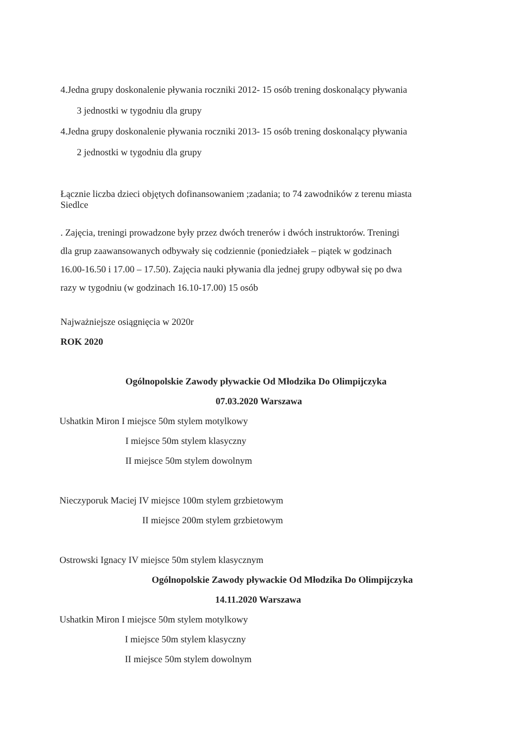4.Jedna grupy doskonalenie pływania roczniki 2012- 15 osób trening doskonalący pływania
3 jednostki w tygodniu dla grupy
4.Jedna grupy doskonalenie pływania roczniki 2013- 15 osób trening doskonalący pływania
2 jednostki w tygodniu dla grupy
Łącznie liczba dzieci objętych dofinansowaniem ;zadania; to 74 zawodników z terenu miasta
Siedlce
. Zajęcia, treningi prowadzone były przez dwóch trenerów i dwóch instruktorów. Treningi
dla grup zaawansowanych odbywały się codziennie (poniedziałek – piątek w godzinach
16.00-16.50 i 17.00 – 17.50). Zajęcia nauki pływania dla jednej grupy odbywał się po dwa
razy w tygodniu (w godzinach 16.10-17.00) 15 osób
Najważniejsze osiągnięcia w 2020r
ROK 2020
Ogólnopolskie Zawody pływackie Od Młodzika Do Olimpijczyka
07.03.2020 Warszawa
Ushatkin Miron I miejsce 50m stylem motylkowy
I miejsce 50m stylem klasyczny
II miejsce 50m stylem dowolnym
Nieczyporuk Maciej IV miejsce 100m stylem grzbietowym
II miejsce 200m stylem grzbietowym
Ostrowski Ignacy IV miejsce 50m stylem klasycznym
Ogólnopolskie Zawody pływackie Od Młodzika Do Olimpijczyka
14.11.2020 Warszawa
Ushatkin Miron I miejsce 50m stylem motylkowy
I miejsce 50m stylem klasyczny
II miejsce 50m stylem dowolnym